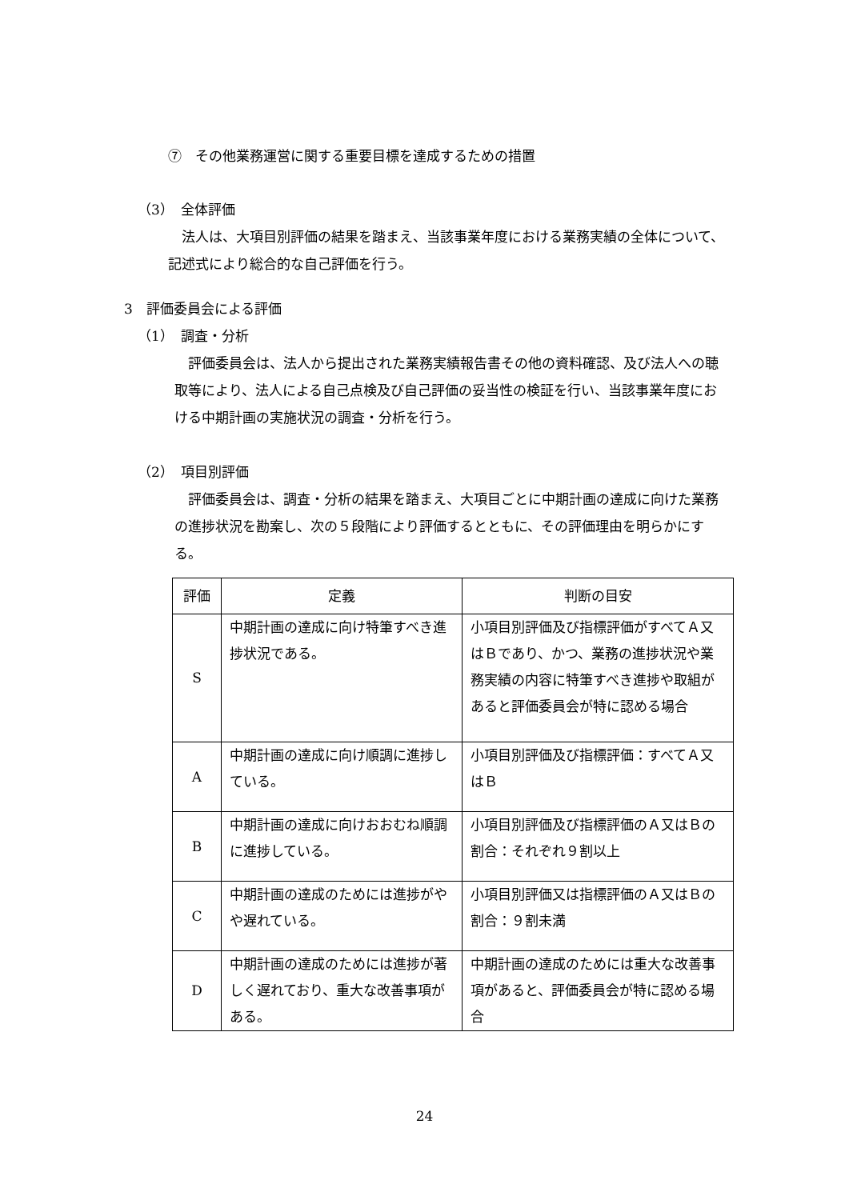⑦　その他業務運営に関する重要目標を達成するための措置
（3）　全体評価
法人は、大項目別評価の結果を踏まえ、当該事業年度における業務実績の全体について、記述式により総合的な自己評価を行う。
3　評価委員会による評価
（1）　調査・分析
評価委員会は、法人から提出された業務実績報告書その他の資料確認、及び法人への聴取等により、法人による自己点検及び自己評価の妥当性の検証を行い、当該事業年度における中期計画の実施状況の調査・分析を行う。
（2）　項目別評価
評価委員会は、調査・分析の結果を踏まえ、大項目ごとに中期計画の達成に向けた業務の進捗状況を勘案し、次の５段階により評価するとともに、その評価理由を明らかにする。
| 評価 | 定義 | 判断の目安 |
| --- | --- | --- |
| S | 中期計画の達成に向け特筆すべき進捗状況である。 | 小項目別評価及び指標評価がすべてＡ又はＢであり、かつ、業務の進捗状況や業務実績の内容に特筆すべき進捗や取組があると評価委員会が特に認める場合 |
| A | 中期計画の達成に向け順調に進捗している。 | 小項目別評価及び指標評価：すべてＡ又はＢ |
| B | 中期計画の達成に向けおおむね順調に進捗している。 | 小項目別評価及び指標評価のＡ又はＢの割合：それぞれ９割以上 |
| C | 中期計画の達成のためには進捗がやや遅れている。 | 小項目別評価又は指標評価のＡ又はＢの割合：９割未満 |
| D | 中期計画の達成のためには進捗が著しく遅れており、重大な改善事項がある。 | 中期計画の達成のためには重大な改善事項があると、評価委員会が特に認める場合 |
24